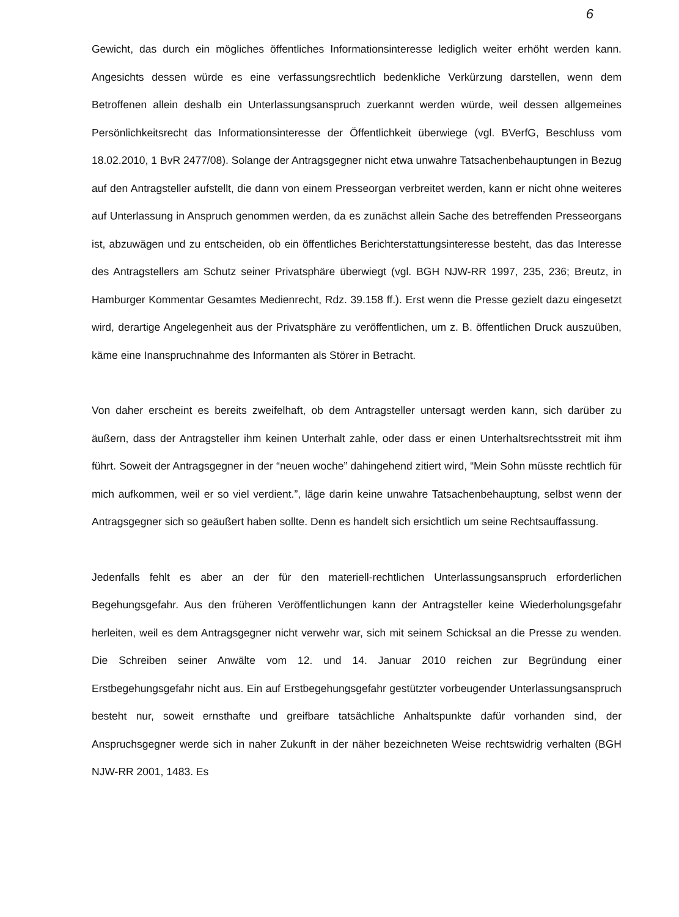6
Gewicht, das durch ein mögliches öffentliches Informationsinteresse lediglich weiter erhöht werden kann. Angesichts dessen würde es eine verfassungsrechtlich bedenkliche Verkürzung darstellen, wenn dem Betroffenen allein deshalb ein Unterlassungsanspruch zuerkannt werden würde, weil dessen allgemeines Persönlichkeitsrecht das Informationsinteresse der Öffentlichkeit überwiege (vgl. BVerfG, Beschluss vom 18.02.2010, 1 BvR 2477/08). Solange der Antragsgegner nicht etwa unwahre Tatsachenbehauptungen in Bezug auf den Antragsteller aufstellt, die dann von einem Presseorgan verbreitet werden, kann er nicht ohne weiteres auf Unterlassung in Anspruch genommen werden, da es zunächst allein Sache des betreffenden Presseorgans ist, abzuwägen und zu entscheiden, ob ein öffentliches Berichterstattungsinteresse besteht, das das Interesse des Antragstellers am Schutz seiner Privatsphäre überwiegt (vgl. BGH NJW-RR 1997, 235, 236; Breutz, in Hamburger Kommentar Gesamtes Medienrecht, Rdz. 39.158 ff.). Erst wenn die Presse gezielt dazu eingesetzt wird, derartige Angelegenheit aus der Privatsphäre zu veröffentlichen, um z. B. öffentlichen Druck auszuüben, käme eine Inanspruchnahme des Informanten als Störer in Betracht.
Von daher erscheint es bereits zweifelhaft, ob dem Antragsteller untersagt werden kann, sich darüber zu äußern, dass der Antragsteller ihm keinen Unterhalt zahle, oder dass er einen Unterhaltsrechtsstreit mit ihm führt. Soweit der Antragsgegner in der “neuen woche” dahingehend zitiert wird, “Mein Sohn müsste rechtlich für mich aufkommen, weil er so viel verdient.”, läge darin keine unwahre Tatsachenbehauptung, selbst wenn der Antragsgegner sich so geäußert haben sollte. Denn es handelt sich ersichtlich um seine Rechtsauffassung.
Jedenfalls fehlt es aber an der für den materiell-rechtlichen Unterlassungsanspruch erforderlichen Begehungsgefahr. Aus den früheren Veröffentlichungen kann der Antragsteller keine Wiederholungsgefahr herleiten, weil es dem Antragsgegner nicht verwehr war, sich mit seinem Schicksal an die Presse zu wenden. Die Schreiben seiner Anwälte vom 12. und 14. Januar 2010 reichen zur Begründung einer Erstbegehungsgefahr nicht aus. Ein auf Erstbegehungsgefahr gestützter vorbeugender Unterlassungsanspruch besteht nur, soweit ernsthafte und greifbare tatsächliche Anhaltspunkte dafür vorhanden sind, der Anspruchsgegner werde sich in naher Zukunft in der näher bezeichneten Weise rechtswidrig verhalten (BGH NJW-RR 2001, 1483. Es